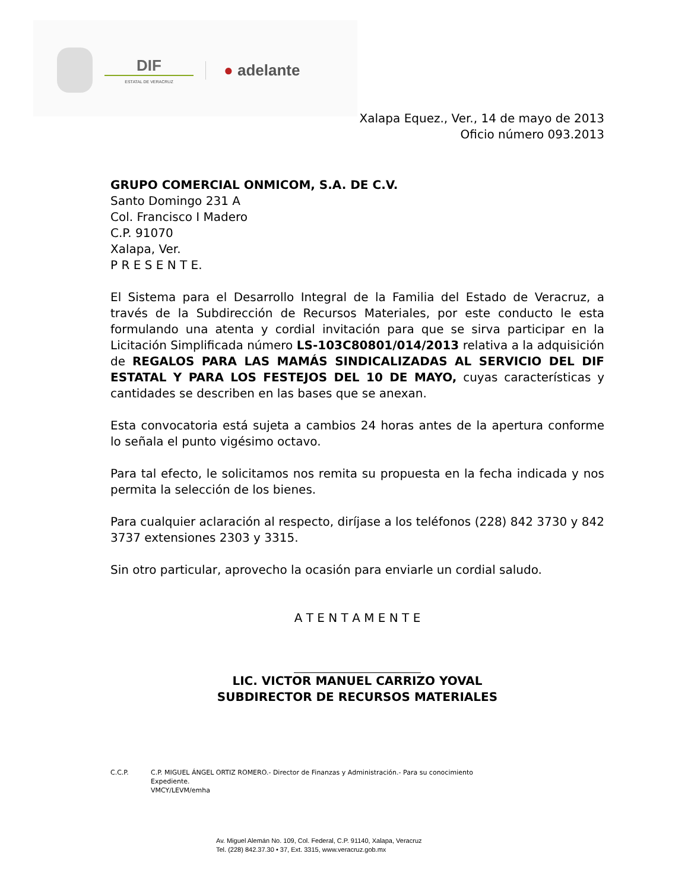DIF
ESTATAL DE VERACRUZ
● adelante
Xalapa Equez., Ver., 14 de mayo de 2013
Oficio número 093.2013
GRUPO COMERCIAL ONMICOM, S.A. DE C.V.
Santo Domingo 231 A
Col. Francisco I Madero
C.P. 91070
Xalapa, Ver.
P R E S E N T E.
El Sistema para el Desarrollo Integral de la Familia del Estado de Veracruz, a través de la Subdirección de Recursos Materiales, por este conducto le esta formulando una atenta y cordial invitación para que se sirva participar en la Licitación Simplificada número LS-103C80801/014/2013 relativa a la adquisición de REGALOS PARA LAS MAMÁS SINDICALIZADAS AL SERVICIO DEL DIF ESTATAL Y PARA LOS FESTEJOS DEL 10 DE MAYO, cuyas características y cantidades se describen en las bases que se anexan.
Esta convocatoria está sujeta a cambios 24 horas antes de la apertura conforme lo señala el punto vigésimo octavo.
Para tal efecto, le solicitamos nos remita su propuesta en la fecha indicada y nos permita la selección de los bienes.
Para cualquier aclaración al respecto, diríjase a los teléfonos (228) 842 3730 y 842 3737 extensiones 2303 y 3315.
Sin otro particular, aprovecho la ocasión para enviarle un cordial saludo.
A T E N T A M E N T E
LIC. VICTOR MANUEL CARRIZO YOVAL
SUBDIRECTOR DE RECURSOS MATERIALES
C.C.P. C.P. MIGUEL ÁNGEL ORTIZ ROMERO.- Director de Finanzas y Administración.- Para su conocimiento
Expediente.
VMCY/LEVM/emha
Av. Miguel Alemán No. 109, Col. Federal, C.P. 91140, Xalapa, Veracruz
Tel. (228) 842.37.30 • 37, Ext. 3315, www.veracruz.gob.mx